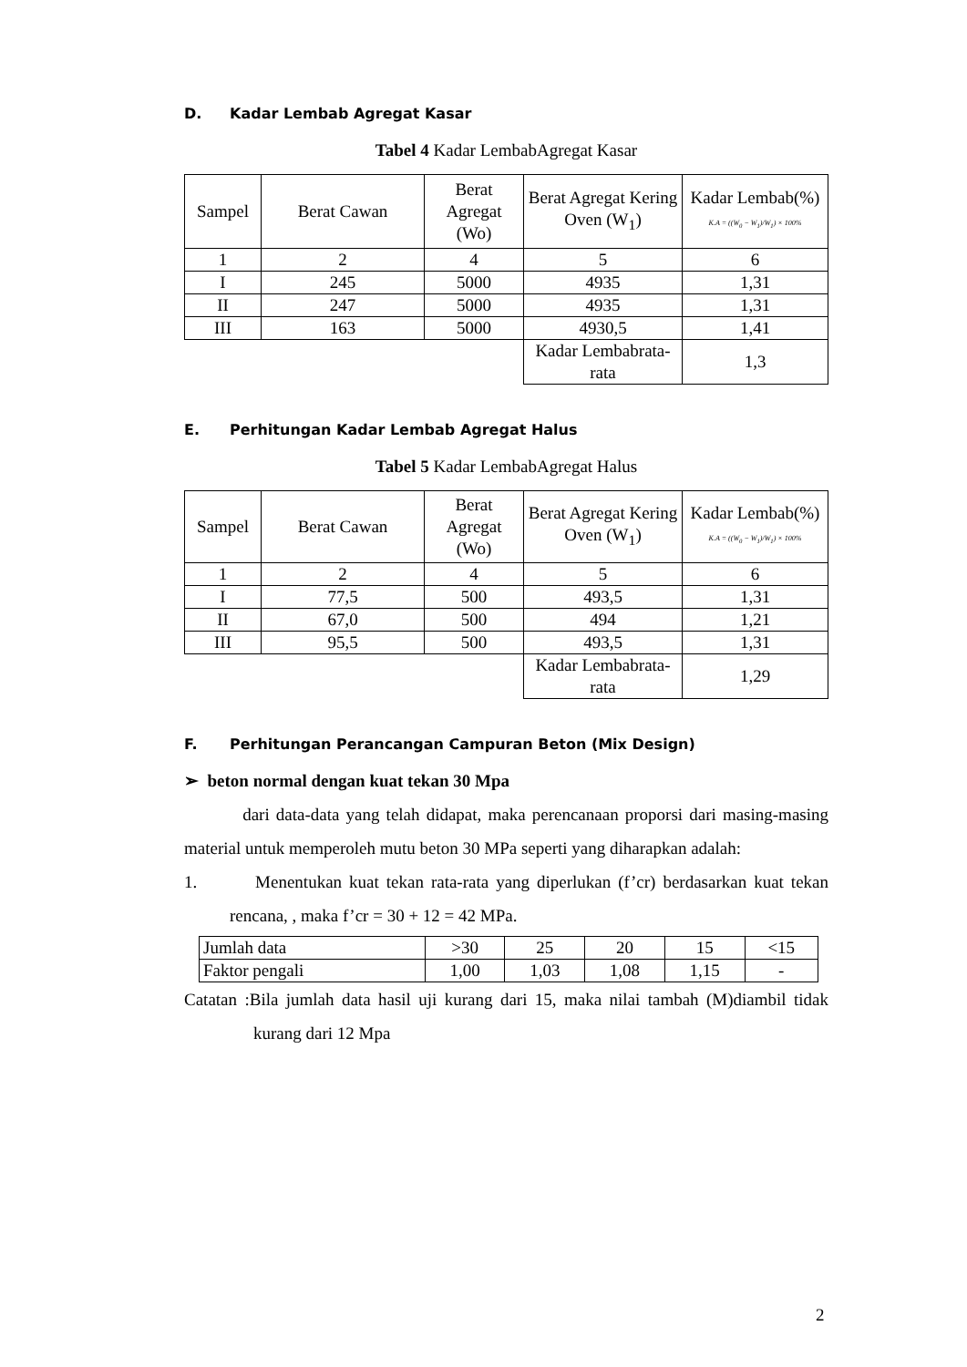D. Kadar Lembab Agregat Kasar
Tabel 4 Kadar LembabAgregat Kasar
| Sampel | Berat Cawan | Berat Agregat (Wo) | Berat Agregat Kering Oven (W<sub>1</sub>) | Kadar Lembab(%) K.A = ((W<sub>0</sub> − W<sub>1</sub>)/W<sub>1</sub>) × 100% |
| 1 | 2 | 4 | 5 | 6 |
| I | 245 | 5000 | 4935 | 1,31 |
| II | 247 | 5000 | 4935 | 1,31 |
| III | 163 | 5000 | 4930,5 | 1,41 |
| | | | Kadar Lembabrata-rata | 1,3 |
E. Perhitungan Kadar Lembab Agregat Halus
Tabel 5 Kadar LembabAgregat Halus
| Sampel | Berat Cawan | Berat Agregat (Wo) | Berat Agregat Kering Oven (W<sub>1</sub>) | Kadar Lembab(%) K.A = ((W<sub>0</sub> − W<sub>1</sub>)/W<sub>1</sub>) × 100% |
| 1 | 2 | 4 | 5 | 6 |
| I | 77,5 | 500 | 493,5 | 1,31 |
| II | 67,0 | 500 | 494 | 1,21 |
| III | 95,5 | 500 | 493,5 | 1,31 |
| | | | Kadar Lembabrata-rata | 1,29 |
F. Perhitungan Perancangan Campuran Beton (Mix Design)
➢ beton normal dengan kuat tekan 30 Mpa
dari data-data yang telah didapat, maka perencanaan proporsi dari masing-masing material untuk memperoleh mutu beton 30 MPa seperti yang diharapkan adalah:
1. Menentukan kuat tekan rata-rata yang diperlukan (f’cr) berdasarkan kuat tekan rencana, , maka f’cr = 30 + 12 = 42 MPa.
| Jumlah data | >30 | 25 | 20 | 15 | <15 |
| Faktor pengali | 1,00 | 1,03 | 1,08 | 1,15 | - |
Catatan :Bila jumlah data hasil uji kurang dari 15, maka nilai tambah (M)diambil tidak kurang dari 12 Mpa
2